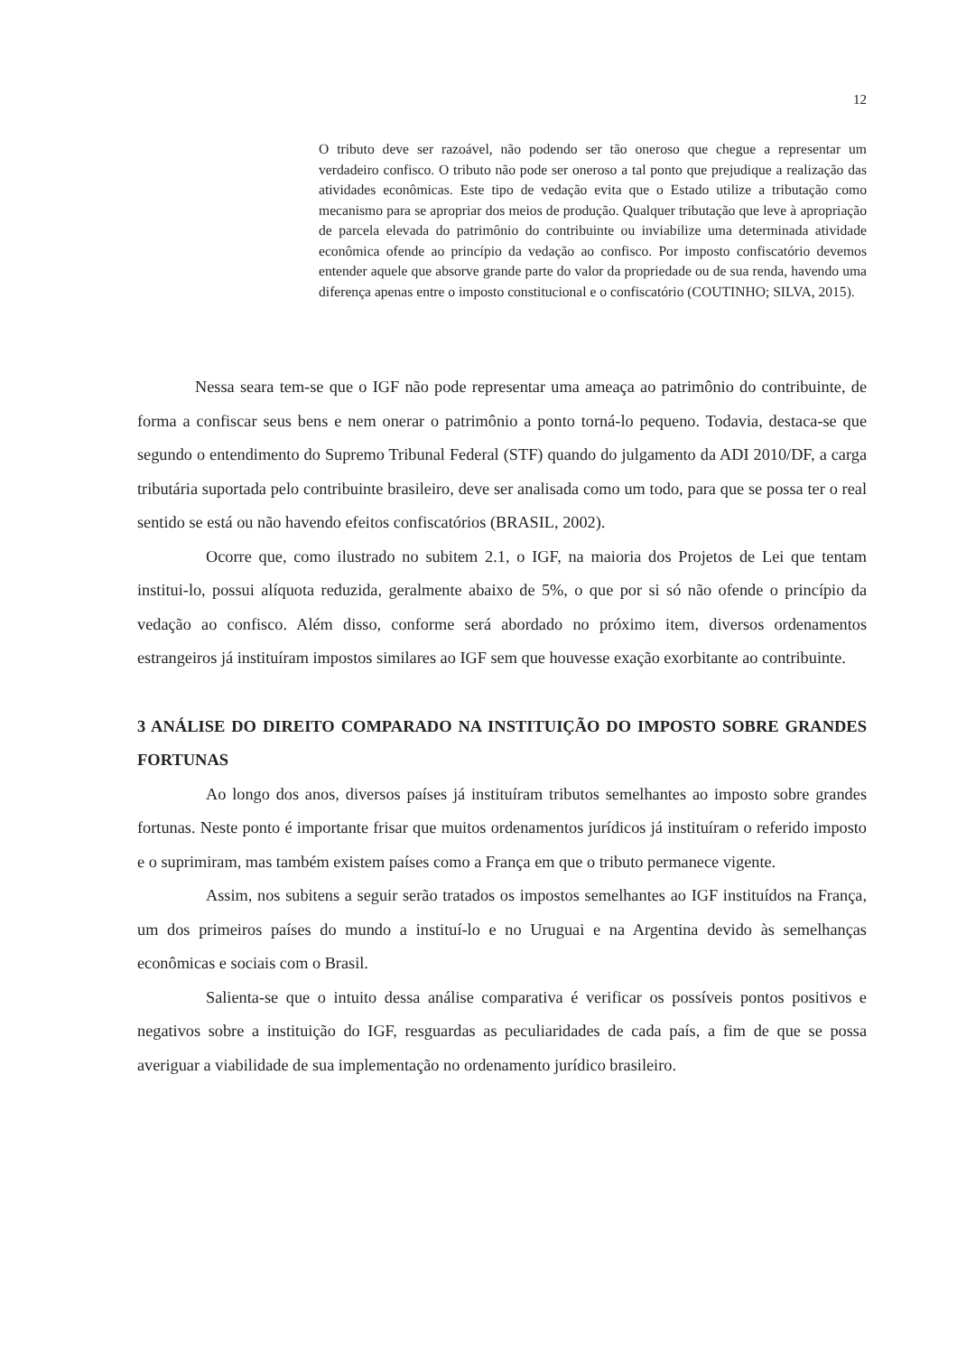12
O tributo deve ser razoável, não podendo ser tão oneroso que chegue a representar um verdadeiro confisco. O tributo não pode ser oneroso a tal ponto que prejudique a realização das atividades econômicas. Este tipo de vedação evita que o Estado utilize a tributação como mecanismo para se apropriar dos meios de produção. Qualquer tributação que leve à apropriação de parcela elevada do patrimônio do contribuinte ou inviabilize uma determinada atividade econômica ofende ao princípio da vedação ao confisco. Por imposto confiscatório devemos entender aquele que absorve grande parte do valor da propriedade ou de sua renda, havendo uma diferença apenas entre o imposto constitucional e o confiscatório (COUTINHO; SILVA, 2015).
Nessa seara tem-se que o IGF não pode representar uma ameaça ao patrimônio do contribuinte, de forma a confiscar seus bens e nem onerar o patrimônio a ponto torná-lo pequeno. Todavia, destaca-se que segundo o entendimento do Supremo Tribunal Federal (STF) quando do julgamento da ADI 2010/DF, a carga tributária suportada pelo contribuinte brasileiro, deve ser analisada como um todo, para que se possa ter o real sentido se está ou não havendo efeitos confiscatórios (BRASIL, 2002).
Ocorre que, como ilustrado no subitem 2.1, o IGF, na maioria dos Projetos de Lei que tentam institui-lo, possui alíquota reduzida, geralmente abaixo de 5%, o que por si só não ofende o princípio da vedação ao confisco. Além disso, conforme será abordado no próximo item, diversos ordenamentos estrangeiros já instituíram impostos similares ao IGF sem que houvesse exação exorbitante ao contribuinte.
3 ANÁLISE DO DIREITO COMPARADO NA INSTITUIÇÃO DO IMPOSTO SOBRE GRANDES FORTUNAS
Ao longo dos anos, diversos países já instituíram tributos semelhantes ao imposto sobre grandes fortunas. Neste ponto é importante frisar que muitos ordenamentos jurídicos já instituíram o referido imposto e o suprimiram, mas também existem países como a França em que o tributo permanece vigente.
Assim, nos subitens a seguir serão tratados os impostos semelhantes ao IGF instituídos na França, um dos primeiros países do mundo a instituí-lo e no Uruguai e na Argentina devido às semelhanças econômicas e sociais com o Brasil.
Salienta-se que o intuito dessa análise comparativa é verificar os possíveis pontos positivos e negativos sobre a instituição do IGF, resguardas as peculiaridades de cada país, a fim de que se possa averiguar a viabilidade de sua implementação no ordenamento jurídico brasileiro.